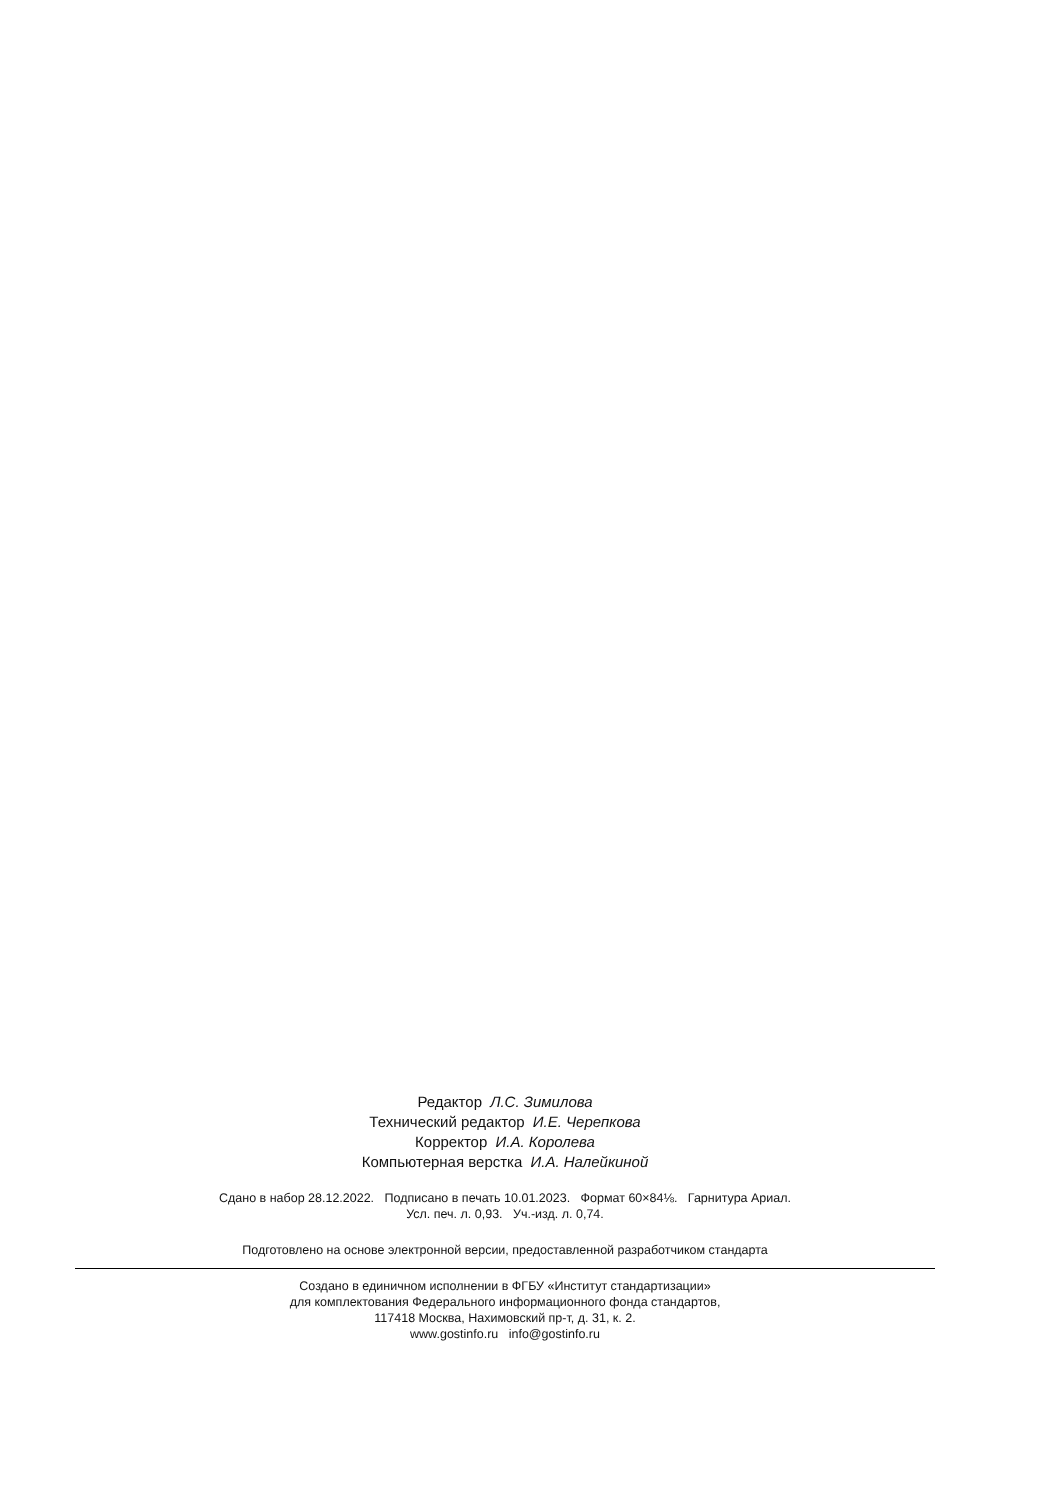Редактор Л.С. Зимилова
Технический редактор И.Е. Черепкова
Корректор И.А. Королева
Компьютерная верстка И.А. Налейкиной
Сдано в набор 28.12.2022. Подписано в печать 10.01.2023. Формат 60×84⅛. Гарнитура Ариал.
Усл. печ. л. 0,93. Уч.-изд. л. 0,74.
Подготовлено на основе электронной версии, предоставленной разработчиком стандарта
Создано в единичном исполнении в ФГБУ «Институт стандартизации»
для комплектования Федерального информационного фонда стандартов,
117418 Москва, Нахимовский пр-т, д. 31, к. 2.
www.gostinfo.ru info@gostinfo.ru